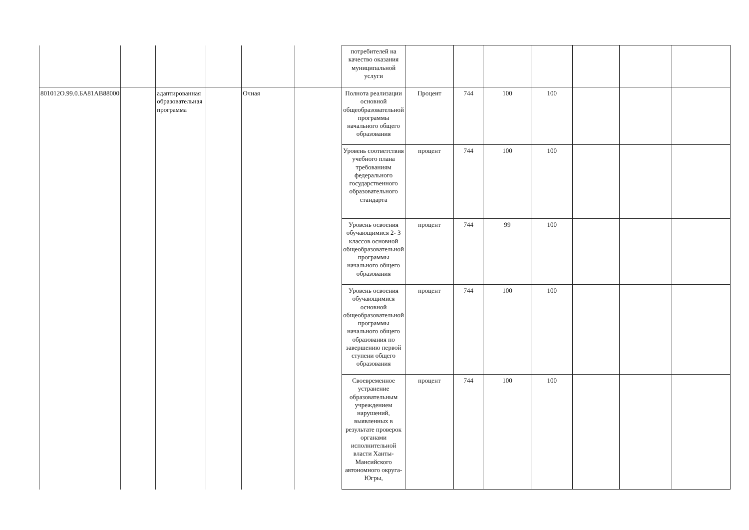| | | | | | | потребителей на качество оказания муниципальной услуги | | | | | | | |
| 801012О.99.0.БА81АВ88000 | | адаптированная образовательная программа | | Очная | | Полнота реализации основной общеобразовательной программы начального общего образования | Процент | 744 | 100 | 100 | | | |
| | | | | | | Уровень соответствия учебного плана требованиям федерального государственного образовательного стандарта | процент | 744 | 100 | 100 | | | |
| | | | | | | Уровень освоения обучающимися 2- 3 классов основной общеобразовательной программы начального общего образования | процент | 744 | 99 | 100 | | | |
| | | | | | | Уровень освоения обучающимися основной общеобразовательной программы начального общего образования по завершению первой ступени общего образования | процент | 744 | 100 | 100 | | | |
| | | | | | | Своевременное устранение образовательным учреждением нарушений, выявленных в результате проверок органами исполнительной власти Ханты-Мансийского автономного округа-Югры, | процент | 744 | 100 | 100 | | | |